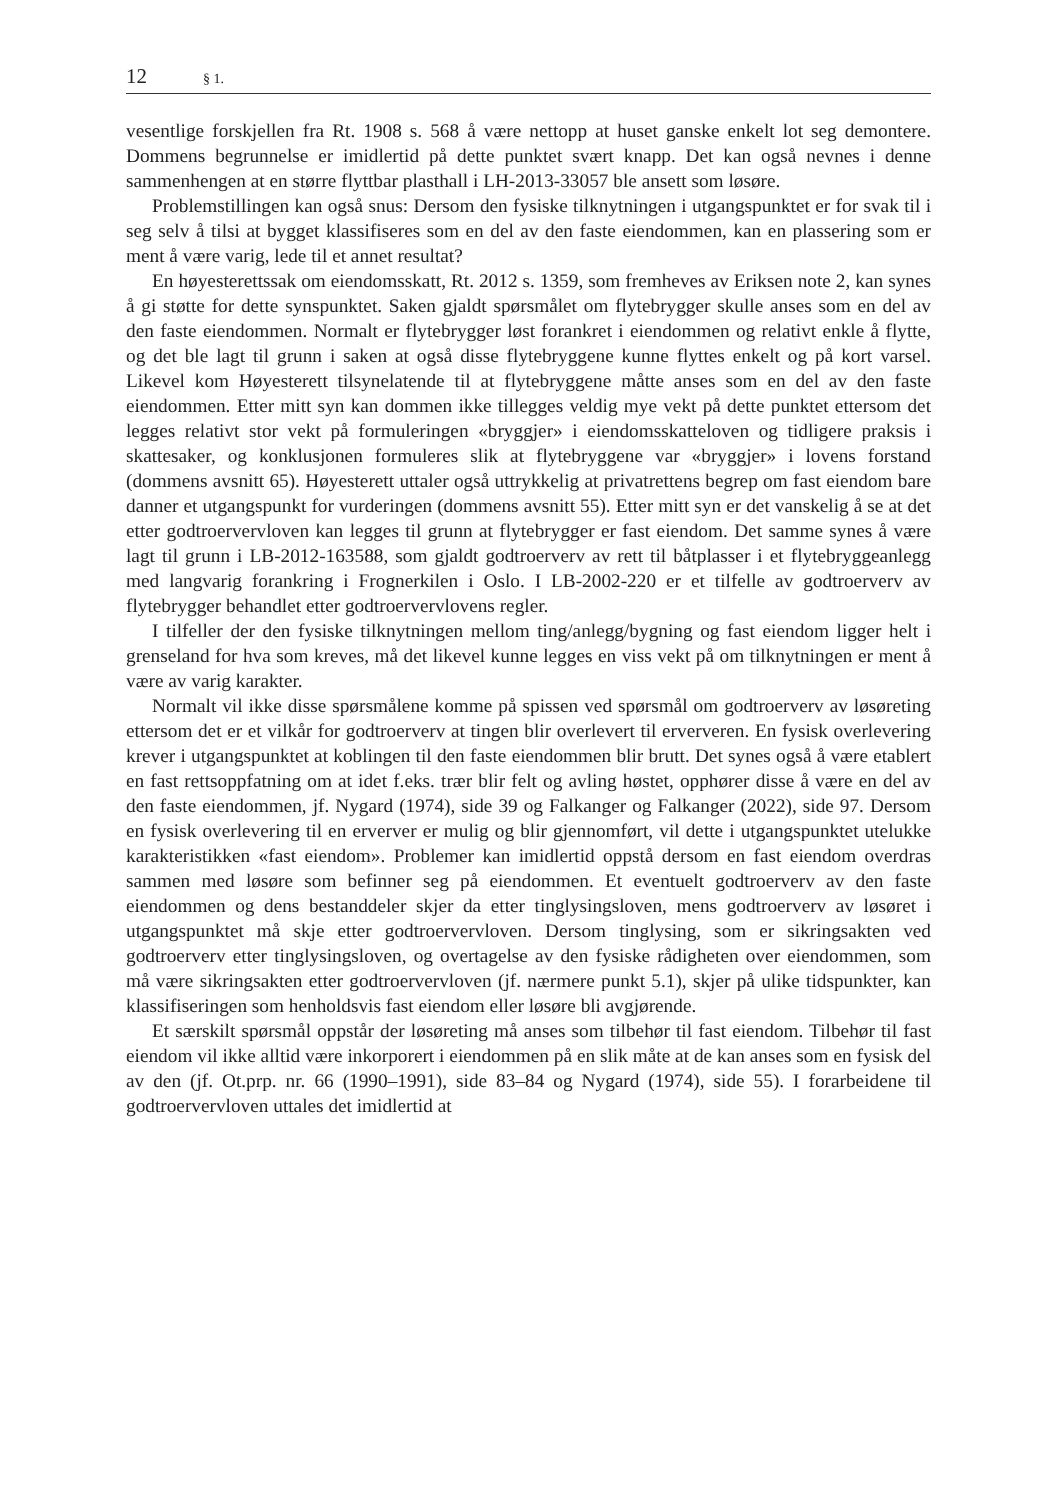12 § 1.
vesentlige forskjellen fra Rt. 1908 s. 568 å være nettopp at huset ganske enkelt lot seg demontere. Dommens begrunnelse er imidlertid på dette punktet svært knapp. Det kan også nevnes i denne sammenhengen at en større flyttbar plasthall i LH-2013-33057 ble ansett som løsøre.
Problemstillingen kan også snus: Dersom den fysiske tilknytningen i utgangspunktet er for svak til i seg selv å tilsi at bygget klassifiseres som en del av den faste eiendommen, kan en plassering som er ment å være varig, lede til et annet resultat?
En høyesterettssak om eiendomsskatt, Rt. 2012 s. 1359, som fremheves av Eriksen note 2, kan synes å gi støtte for dette synspunktet. Saken gjaldt spørsmålet om flytebrygger skulle anses som en del av den faste eiendommen. Normalt er flytebrygger løst forankret i eiendommen og relativt enkle å flytte, og det ble lagt til grunn i saken at også disse flytebryggene kunne flyttes enkelt og på kort varsel. Likevel kom Høyesterett tilsynelatende til at flytebryggene måtte anses som en del av den faste eiendommen. Etter mitt syn kan dommen ikke tillegges veldig mye vekt på dette punktet ettersom det legges relativt stor vekt på formuleringen «bryggjer» i eiendomsskatteloven og tidligere praksis i skattesaker, og konklusjonen formuleres slik at flytebryggene var «bryggjer» i lovens forstand (dommens avsnitt 65). Høyesterett uttaler også uttrykkelig at privatrettens begrep om fast eiendom bare danner et utgangspunkt for vurderingen (dommens avsnitt 55). Etter mitt syn er det vanskelig å se at det etter godtroervervloven kan legges til grunn at flytebrygger er fast eiendom. Det samme synes å være lagt til grunn i LB-2012-163588, som gjaldt godtroerverv av rett til båtplasser i et flytebryggeanlegg med langvarig forankring i Frognerkilen i Oslo. I LB-2002-220 er et tilfelle av godtroerverv av flytebrygger behandlet etter godtroervervlovens regler.
I tilfeller der den fysiske tilknytningen mellom ting/anlegg/bygning og fast eiendom ligger helt i grenseland for hva som kreves, må det likevel kunne legges en viss vekt på om tilknytningen er ment å være av varig karakter.
Normalt vil ikke disse spørsmålene komme på spissen ved spørsmål om godtroerverv av løsøreting ettersom det er et vilkår for godtroerverv at tingen blir overlevert til erververen. En fysisk overlevering krever i utgangspunktet at koblingen til den faste eiendommen blir brutt. Det synes også å være etablert en fast rettsoppfatning om at idet f.eks. trær blir felt og avling høstet, opphører disse å være en del av den faste eiendommen, jf. Nygard (1974), side 39 og Falkanger og Falkanger (2022), side 97. Dersom en fysisk overlevering til en erverver er mulig og blir gjennomført, vil dette i utgangspunktet utelukke karakteristikken «fast eiendom». Problemer kan imidlertid oppstå dersom en fast eiendom overdras sammen med løsøre som befinner seg på eiendommen. Et eventuelt godtroerverv av den faste eiendommen og dens bestanddeler skjer da etter tinglysingsloven, mens godtroerverv av løsøret i utgangspunktet må skje etter godtroervervloven. Dersom tinglysing, som er sikringsakten ved godtroerverv etter tinglysingsloven, og overtagelse av den fysiske rådigheten over eiendommen, som må være sikringsakten etter godtroervervloven (jf. nærmere punkt 5.1), skjer på ulike tidspunkter, kan klassifiseringen som henholdsvis fast eiendom eller løsøre bli avgjørende.
Et særskilt spørsmål oppstår der løsøreting må anses som tilbehør til fast eiendom. Tilbehør til fast eiendom vil ikke alltid være inkorporert i eiendommen på en slik måte at de kan anses som en fysisk del av den (jf. Ot.prp. nr. 66 (1990–1991), side 83–84 og Nygard (1974), side 55). I forarbeidene til godtroervervloven uttales det imidlertid at